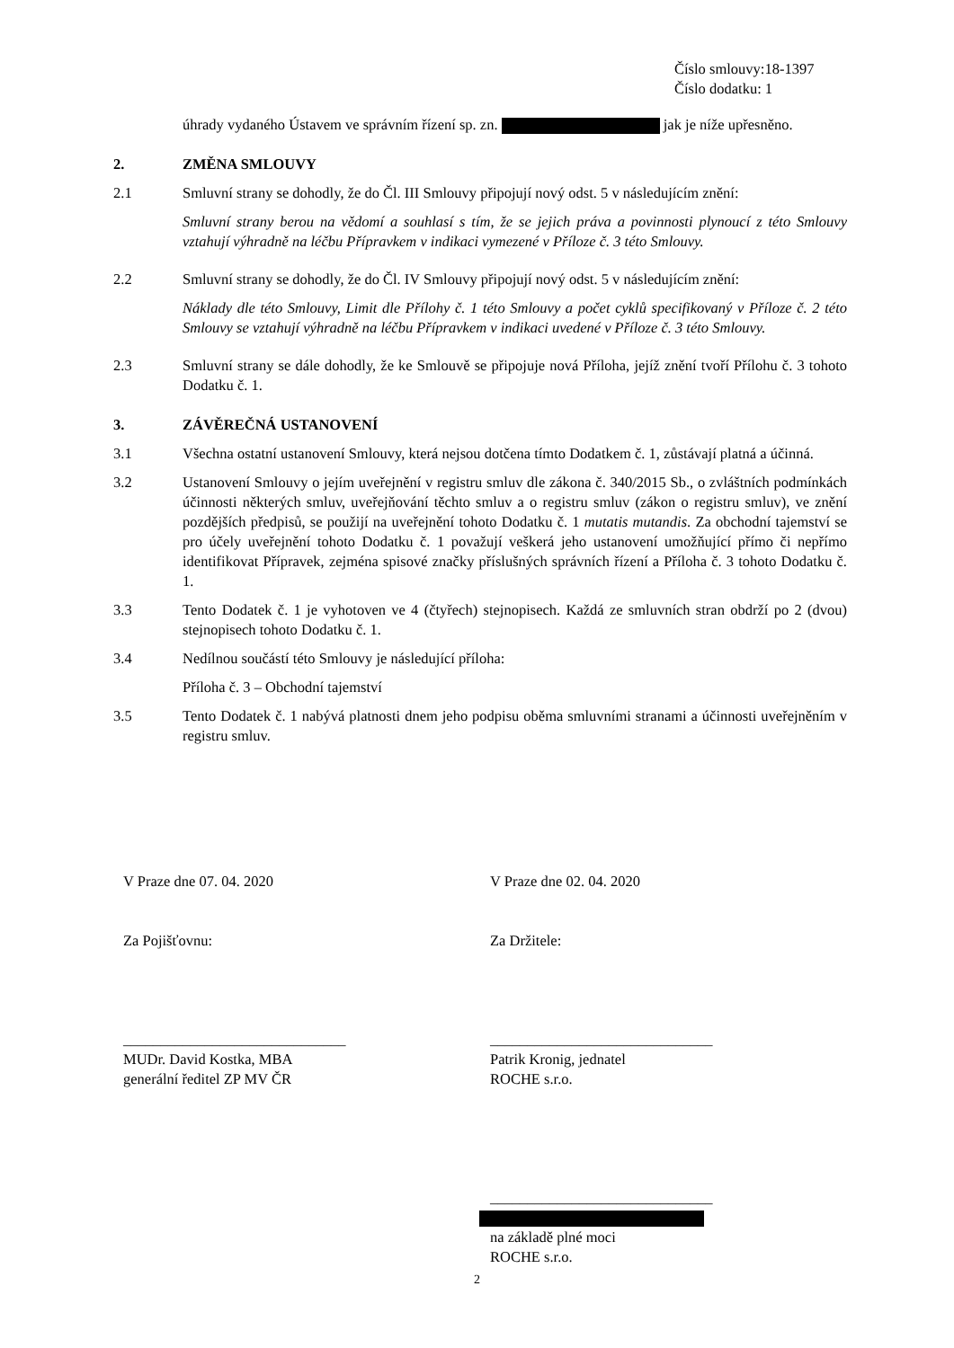Číslo smlouvy:18-1397
Číslo dodatku: 1
úhrady vydaného Ústavem ve správním řízení sp. zn. jak je níže upřesněno.
2. ZMĚNA SMLOUVY
2.1 Smluvní strany se dohodly, že do Čl. III Smlouvy připojují nový odst. 5 v následujícím znění:
Smluvní strany berou na vědomí a souhlasí s tím, že se jejich práva a povinnosti plynoucí z této Smlouvy vztahují výhradně na léčbu Přípravkem v indikaci vymezené v Příloze č. 3 této Smlouvy.
2.2 Smluvní strany se dohodly, že do Čl. IV Smlouvy připojují nový odst. 5 v následujícím znění:
Náklady dle této Smlouvy, Limit dle Přílohy č. 1 této Smlouvy a počet cyklů specifikovaný v Příloze č. 2 této Smlouvy se vztahují výhradně na léčbu Přípravkem v indikaci uvedené v Příloze č. 3 této Smlouvy.
2.3 Smluvní strany se dále dohodly, že ke Smlouvě se připojuje nová Příloha, jejíž znění tvoří Přílohu č. 3 tohoto Dodatku č. 1.
3. ZÁVĚREČNÁ USTANOVENÍ
3.1 Všechna ostatní ustanovení Smlouvy, která nejsou dotčena tímto Dodatkem č. 1, zůstávají platná a účinná.
3.2 Ustanovení Smlouvy o jejím uveřejnění v registru smluv dle zákona č. 340/2015 Sb., o zvláštních podmínkách účinnosti některých smluv, uveřejňování těchto smluv a o registru smluv (zákon o registru smluv), ve znění pozdějších předpisů, se použijí na uveřejnění tohoto Dodatku č. 1 mutatis mutandis. Za obchodní tajemství se pro účely uveřejnění tohoto Dodatku č. 1 považují veškerá jeho ustanovení umožňující přímo či nepřímo identifikovat Přípravek, zejména spisové značky příslušných správních řízení a Příloha č. 3 tohoto Dodatku č. 1.
3.3 Tento Dodatek č. 1 je vyhotoven ve 4 (čtyřech) stejnopisech. Každá ze smluvních stran obdrží po 2 (dvou) stejnopisech tohoto Dodatku č. 1.
3.4 Nedílnou součástí této Smlouvy je následující příloha:
Příloha č. 3 – Obchodní tajemství
3.5 Tento Dodatek č. 1 nabývá platnosti dnem jeho podpisu oběma smluvními stranami a účinnosti uveřejněním v registru smluv.
V Praze dne 07. 04. 2020
Za Pojišťovnu:
______________________________
MUDr. David Kostka, MBA
generální ředitel ZP MV ČR
V Praze dne 02. 04. 2020
Za Držitele:
______________________________
Patrik Kronig, jednatel
ROCHE s.r.o.
______________________________
na základě plné moci
ROCHE s.r.o.
2